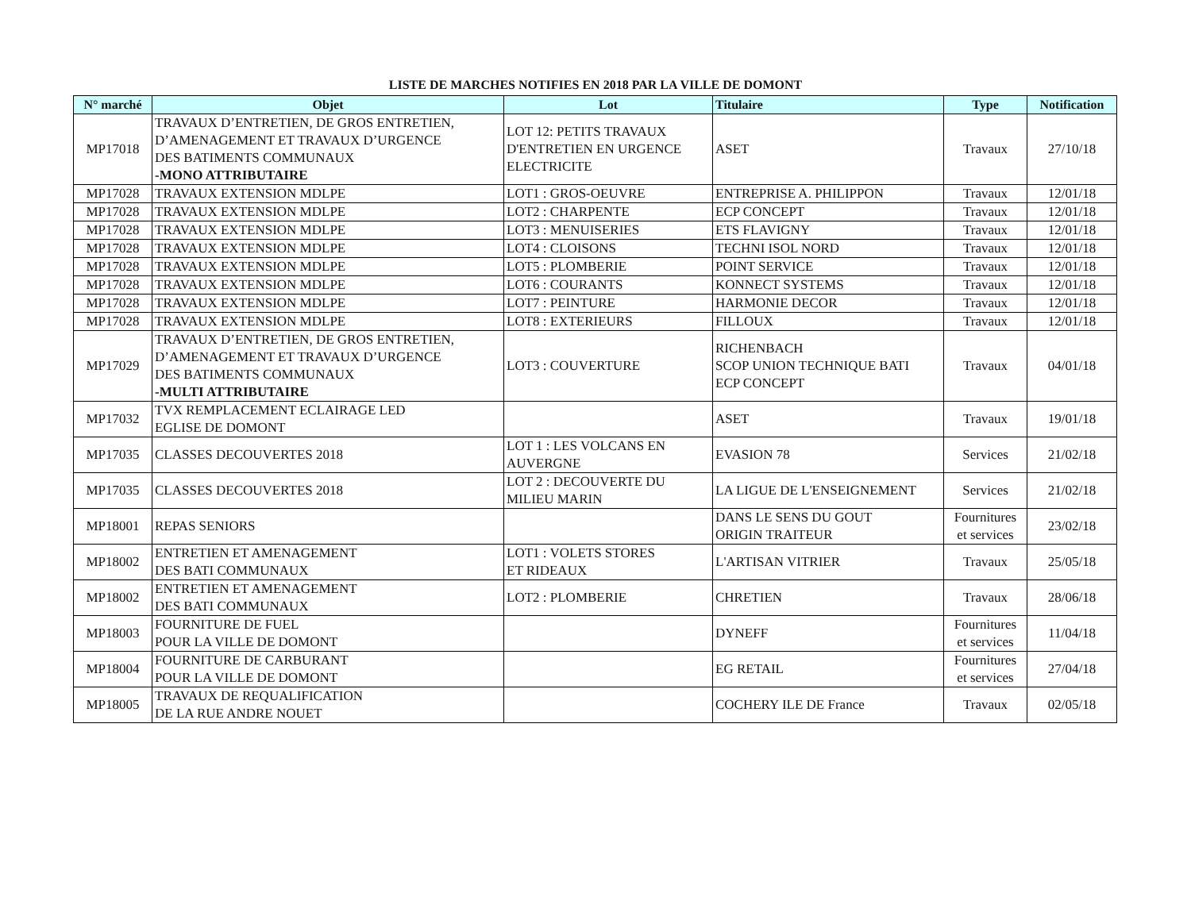LISTE DE MARCHES NOTIFIES EN 2018 PAR LA VILLE DE DOMONT
| N° marché | Objet | Lot | Titulaire | Type | Notification |
| --- | --- | --- | --- | --- | --- |
| MP17018 | TRAVAUX D’ENTRETIEN, DE GROS ENTRETIEN, D’AMENAGEMENT ET TRAVAUX D’URGENCE DES BATIMENTS COMMUNAUX -MONO ATTRIBUTAIRE | LOT 12: PETITS TRAVAUX D'ENTRETIEN EN URGENCE ELECTRICITE | ASET | Travaux | 27/10/18 |
| MP17028 | TRAVAUX EXTENSION MDLPE | LOT1 : GROS-OEUVRE | ENTREPRISE A. PHILIPPON | Travaux | 12/01/18 |
| MP17028 | TRAVAUX EXTENSION MDLPE | LOT2 : CHARPENTE | ECP CONCEPT | Travaux | 12/01/18 |
| MP17028 | TRAVAUX EXTENSION MDLPE | LOT3 : MENUISERIES | ETS FLAVIGNY | Travaux | 12/01/18 |
| MP17028 | TRAVAUX EXTENSION MDLPE | LOT4 : CLOISONS | TECHNI ISOL NORD | Travaux | 12/01/18 |
| MP17028 | TRAVAUX EXTENSION MDLPE | LOT5 : PLOMBERIE | POINT SERVICE | Travaux | 12/01/18 |
| MP17028 | TRAVAUX EXTENSION MDLPE | LOT6 : COURANTS | KONNECT SYSTEMS | Travaux | 12/01/18 |
| MP17028 | TRAVAUX EXTENSION MDLPE | LOT7 : PEINTURE | HARMONIE DECOR | Travaux | 12/01/18 |
| MP17028 | TRAVAUX EXTENSION MDLPE | LOT8 : EXTERIEURS | FILLOUX | Travaux | 12/01/18 |
| MP17029 | TRAVAUX D’ENTRETIEN, DE GROS ENTRETIEN, D’AMENAGEMENT ET TRAVAUX D’URGENCE DES BATIMENTS COMMUNAUX -MULTI ATTRIBUTAIRE | LOT3 : COUVERTURE | RICHENBACH SCOP UNION TECHNIQUE BATI ECP CONCEPT | Travaux | 04/01/18 |
| MP17032 | TVX REMPLACEMENT ECLAIRAGE LED EGLISE DE DOMONT | | ASET | Travaux | 19/01/18 |
| MP17035 | CLASSES DECOUVERTES 2018 | LOT 1 : LES VOLCANS EN AUVERGNE | EVASION 78 | Services | 21/02/18 |
| MP17035 | CLASSES DECOUVERTES 2018 | LOT 2 : DECOUVERTE DU MILIEU MARIN | LA LIGUE DE L'ENSEIGNEMENT | Services | 21/02/18 |
| MP18001 | REPAS SENIORS | | DANS LE SENS DU GOUT ORIGIN TRAITEUR | Fournitures et services | 23/02/18 |
| MP18002 | ENTRETIEN ET AMENAGEMENT DES BATI COMMUNAUX | LOT1 : VOLETS STORES ET RIDEAUX | L'ARTISAN VITRIER | Travaux | 25/05/18 |
| MP18002 | ENTRETIEN ET AMENAGEMENT DES BATI COMMUNAUX | LOT2 : PLOMBERIE | CHRETIEN | Travaux | 28/06/18 |
| MP18003 | FOURNITURE DE FUEL POUR LA VILLE DE DOMONT | | DYNEFF | Fournitures et services | 11/04/18 |
| MP18004 | FOURNITURE DE CARBURANT POUR LA VILLE DE DOMONT | | EG RETAIL | Fournitures et services | 27/04/18 |
| MP18005 | TRAVAUX DE REQUALIFICATION DE LA RUE ANDRE NOUET | | COCHERY ILE DE France | Travaux | 02/05/18 |